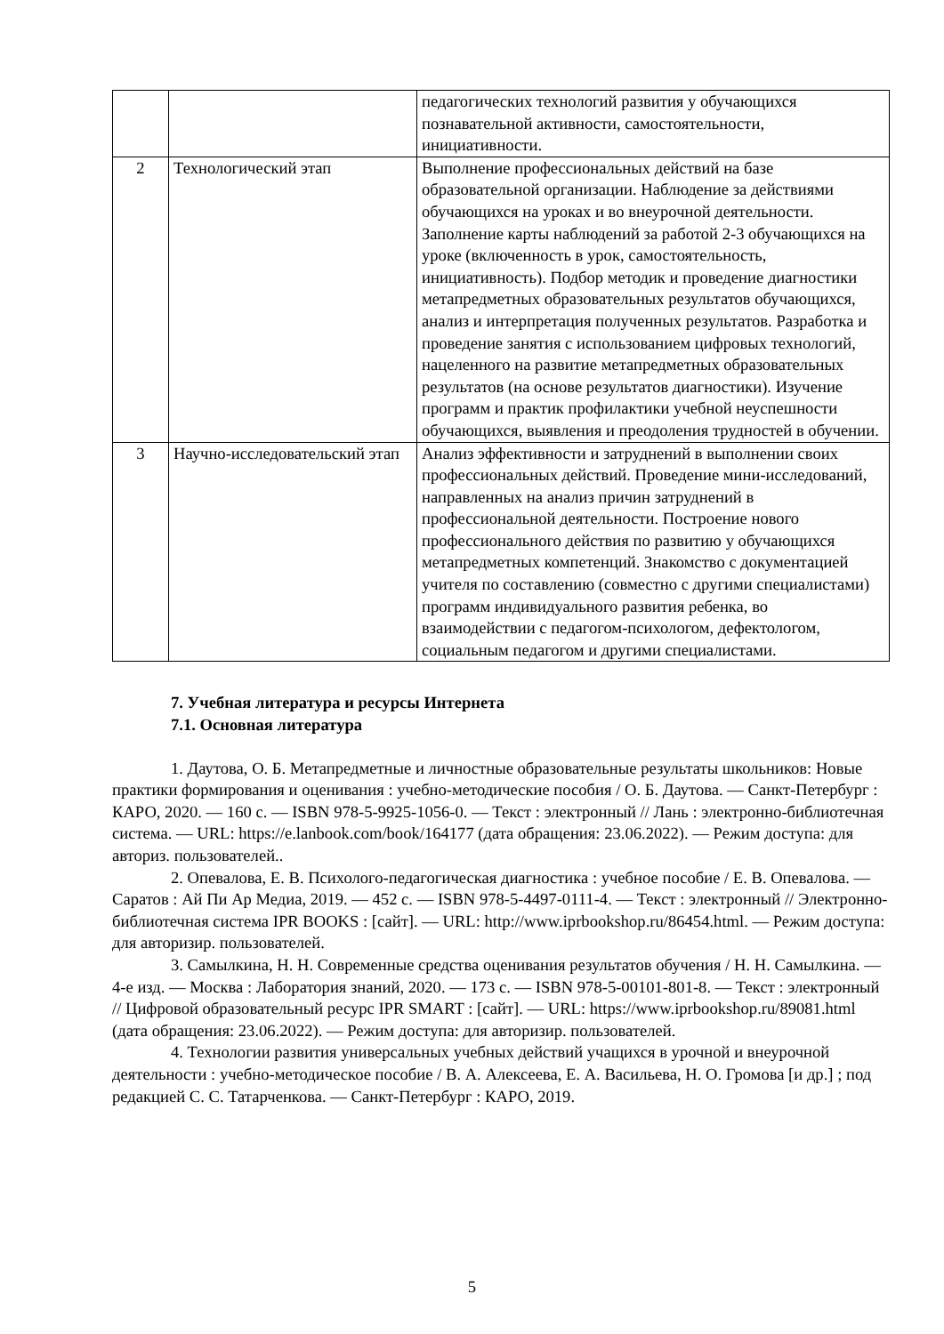| | | педагогических технологий развития у обучающихся познавательной активности, самостоятельности, инициативности. |
| 2 | Технологический этап | Выполнение профессиональных действий на базе образовательной организации. Наблюдение за действиями обучающихся на уроках и во внеурочной деятельности. Заполнение карты наблюдений за работой 2-3 обучающихся на уроке (включенность в урок, самостоятельность, инициативность). Подбор методик и проведение диагностики метапредметных образовательных результатов обучающихся, анализ и интерпретация полученных результатов. Разработка и проведение занятия с использованием цифровых технологий, нацеленного на развитие метапредметных образовательных результатов (на основе результатов диагностики). Изучение программ и практик профилактики учебной неуспешности обучающихся, выявления и преодоления трудностей в обучении. |
| 3 | Научно-исследовательский этап | Анализ эффективности и затруднений в выполнении своих профессиональных действий. Проведение мини-исследований, направленных на анализ причин затруднений в профессиональной деятельности. Построение нового профессионального действия по развитию у обучающихся метапредметных компетенций. Знакомство с документацией учителя по составлению (совместно с другими специалистами) программ индивидуального развития ребенка, во взаимодействии с педагогом-психологом, дефектологом, социальным педагогом и другими специалистами. |
7. Учебная литература и ресурсы Интернета
7.1. Основная литература
1. Даутова, О. Б. Метапредметные и личностные образовательные результаты школьников: Новые практики формирования и оценивания : учебно-методические пособия / О. Б. Даутова. — Санкт-Петербург : КАРО, 2020. — 160 с. — ISBN 978-5-9925-1056-0. — Текст : электронный // Лань : электронно-библиотечная система. — URL: https://e.lanbook.com/book/164177 (дата обращения: 23.06.2022). — Режим доступа: для авториз. пользователей..
2. Опевалова, Е. В. Психолого-педагогическая диагностика : учебное пособие / Е. В. Опевалова. — Саратов : Ай Пи Ар Медиа, 2019. — 452 c. — ISBN 978-5-4497-0111-4. — Текст : электронный // Электронно-библиотечная система IPR BOOKS : [сайт]. — URL: http://www.iprbookshop.ru/86454.html. — Режим доступа: для авторизир. пользователей.
3. Самылкина, Н. Н. Современные средства оценивания результатов обучения / Н. Н. Самылкина. — 4-е изд. — Москва : Лаборатория знаний, 2020. — 173 c. — ISBN 978-5-00101-801-8. — Текст : электронный // Цифровой образовательный ресурс IPR SMART : [сайт]. — URL: https://www.iprbookshop.ru/89081.html (дата обращения: 23.06.2022). — Режим доступа: для авторизир. пользователей.
4. Технологии развития универсальных учебных действий учащихся в урочной и внеурочной деятельности : учебно-методическое пособие / В. А. Алексеева, Е. А. Васильева, Н. О. Громова [и др.] ; под редакцией С. С. Татарченкова. — Санкт-Петербург : КАРО, 2019.
5